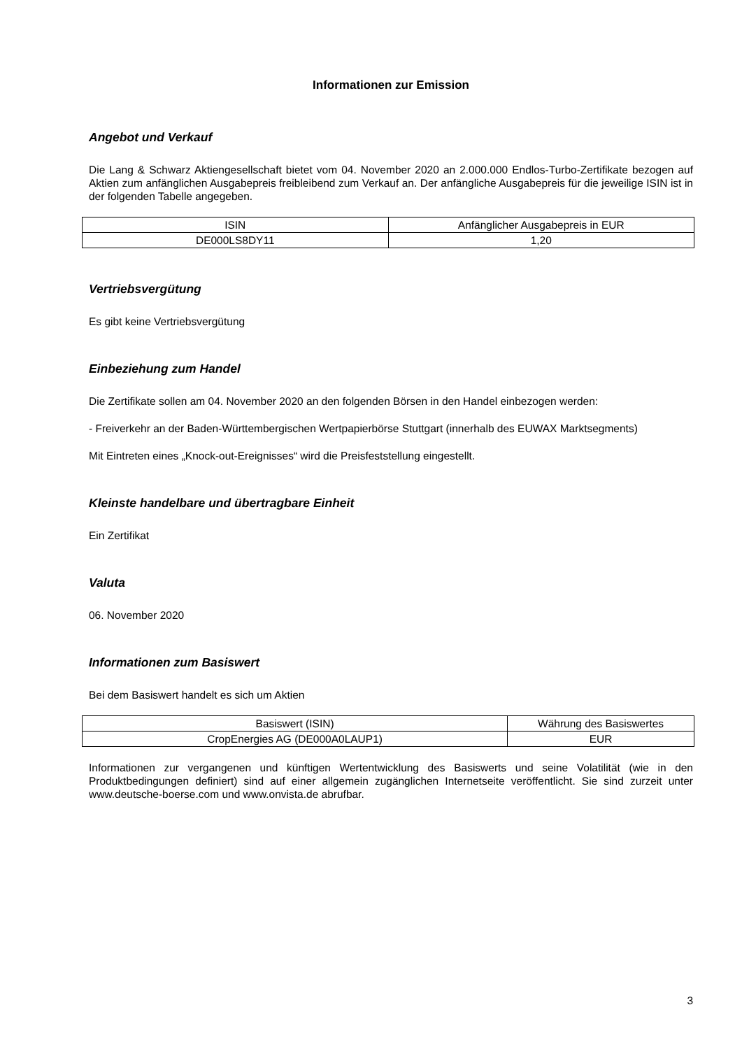Informationen zur Emission
Angebot und Verkauf
Die Lang & Schwarz Aktiengesellschaft bietet vom 04. November 2020 an 2.000.000 Endlos-Turbo-Zertifikate bezogen auf Aktien zum anfänglichen Ausgabepreis freibleibend zum Verkauf an. Der anfängliche Ausgabepreis für die jeweilige ISIN ist in der folgenden Tabelle angegeben.
| ISIN | Anfänglicher Ausgabepreis in EUR |
| --- | --- |
| DE000LS8DY11 | 1,20 |
Vertriebsvergütung
Es gibt keine Vertriebsvergütung
Einbeziehung zum Handel
Die Zertifikate sollen am 04. November 2020 an den folgenden Börsen in den Handel einbezogen werden:
- Freiverkehr an der Baden-Württembergischen Wertpapierbörse Stuttgart (innerhalb des EUWAX Marktsegments)
Mit Eintreten eines „Knock-out-Ereignisses“ wird die Preisfeststellung eingestellt.
Kleinste handelbare und übertragbare Einheit
Ein Zertifikat
Valuta
06. November 2020
Informationen zum Basiswert
Bei dem Basiswert handelt es sich um Aktien
| Basiswert (ISIN) | Währung des Basiswertes |
| --- | --- |
| CropEnergies AG (DE000A0LAUP1) | EUR |
Informationen zur vergangenen und künftigen Wertentwicklung des Basiswerts und seine Volatilität (wie in den Produktbedingungen definiert) sind auf einer allgemein zugänglichen Internetseite veröffentlicht. Sie sind zurzeit unter www.deutsche-boerse.com und www.onvista.de abrufbar.
3